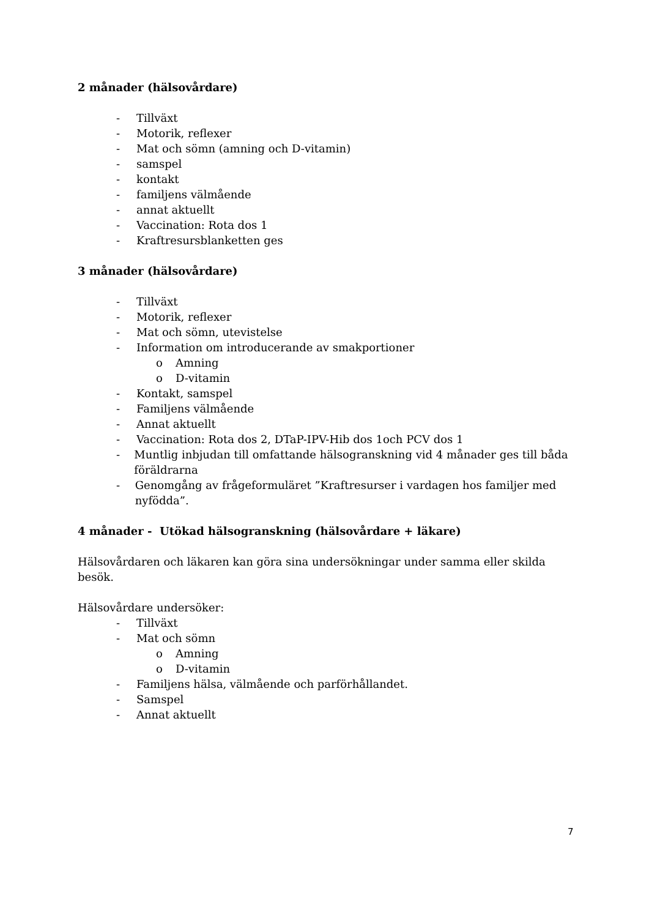2 månader (hälsovårdare)
- Tillväxt
- Motorik, reflexer
- Mat och sömn (amning och D-vitamin)
- samspel
- kontakt
- familjens välmående
- annat aktuellt
- Vaccination: Rota dos 1
- Kraftresursblanketten ges
3 månader (hälsovårdare)
- Tillväxt
- Motorik, reflexer
- Mat och sömn, utevistelse
- Information om introducerande av smakportioner
o Amning
o D-vitamin
- Kontakt, samspel
- Familjens välmående
- Annat aktuellt
- Vaccination: Rota dos 2, DTaP-IPV-Hib dos 1och PCV dos 1
- Muntlig inbjudan till omfattande hälsogranskning vid 4 månader ges till båda föräldrarna
- Genomgång av frågeformuläret ”Kraftresurser i vardagen hos familjer med nyfödda”.
4 månader - Utökad hälsogranskning (hälsovårdare + läkare)
Hälsovårdaren och läkaren kan göra sina undersökningar under samma eller skilda besök.
Hälsovårdare undersöker:
- Tillväxt
- Mat och sömn
o Amning
o D-vitamin
- Familjens hälsa, välmående och parförhållandet.
- Samspel
- Annat aktuellt
7